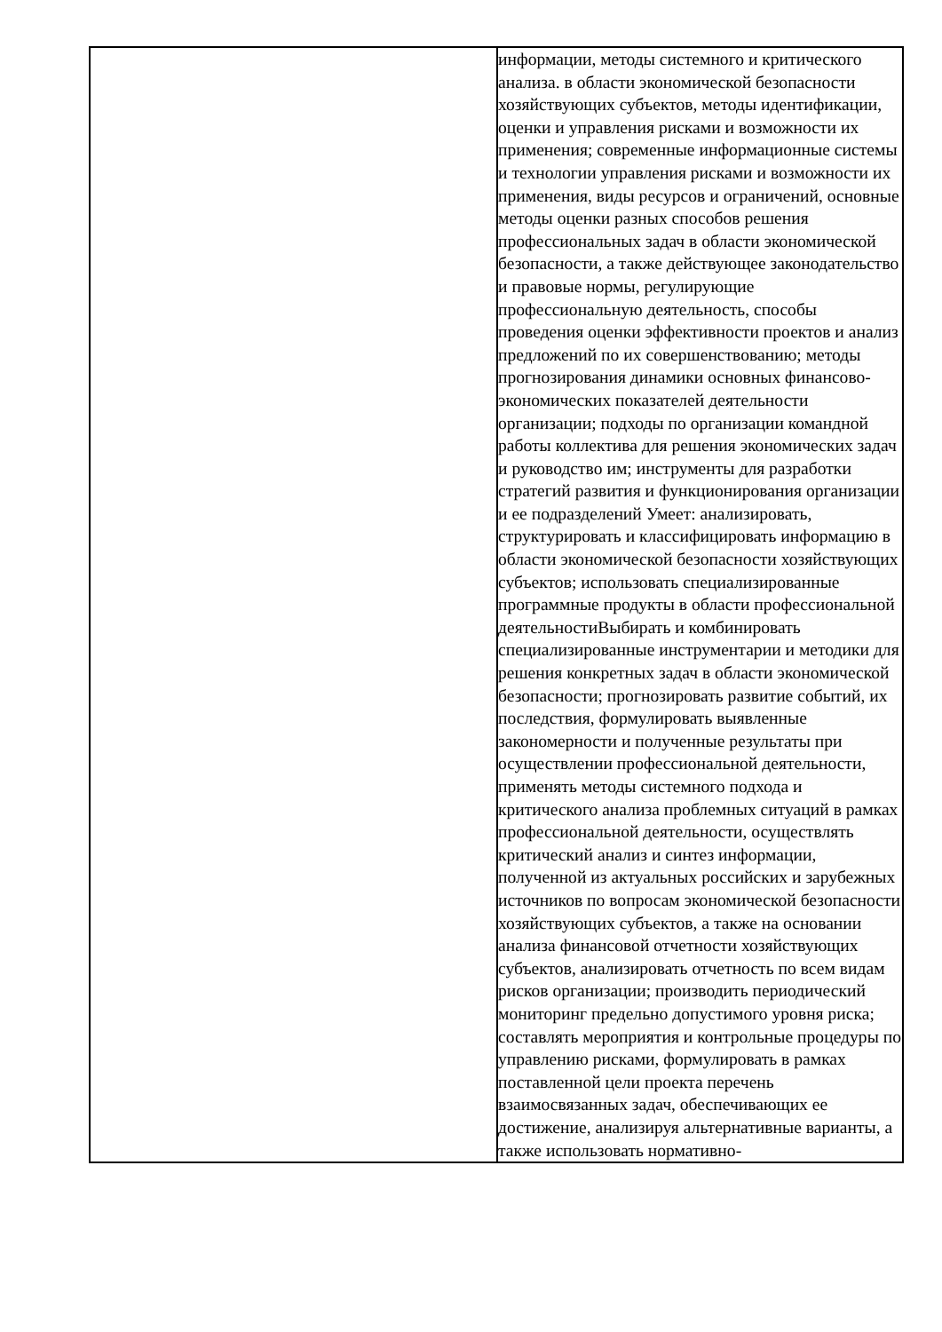| | информации, методы системного и критического анализа. в области экономической безопасности хозяйствующих субъектов, методы идентификации, оценки и управления рисками и возможности их применения; современные информационные системы и технологии управления рисками и возможности их применения, виды ресурсов и ограничений, основные методы оценки разных способов решения профессиональных задач в области экономической безопасности, а также действующее законодательство и правовые нормы, регулирующие профессиональную деятельность, способы проведения оценки эффективности проектов и анализ предложений по их совершенствованию; методы прогнозирования динамики основных финансово-экономических показателей деятельности организации; подходы по организации командной работы коллектива для решения экономических задач и руководство им; инструменты для разработки стратегий развития и функционирования организации и ее подразделений Умеет: анализировать, структурировать и классифицировать информацию в области экономической безопасности хозяйствующих субъектов; использовать специализированные программные продукты в области профессиональной деятельностиВыбирать и комбинировать специализированные инструментарии и методики для решения конкретных задач в области экономической безопасности; прогнозировать развитие событий, их последствия, формулировать выявленные закономерности и полученные результаты при осуществлении профессиональной деятельности, применять методы системного подхода и критического анализа проблемных ситуаций в рамках профессиональной деятельности, осуществлять критический анализ и синтез информации, полученной из актуальных российских и зарубежных источников по вопросам экономической безопасности хозяйствующих субъектов, а также на основании анализа финансовой отчетности хозяйствующих субъектов, анализировать отчетность по всем видам рисков организации; производить периодический мониторинг предельно допустимого уровня риска; составлять мероприятия и контрольные процедуры по управлению рисками, формулировать в рамках поставленной цели проекта перечень взаимосвязанных задач, обеспечивающих ее достижение, анализируя альтернативные варианты, а также использовать нормативно- |